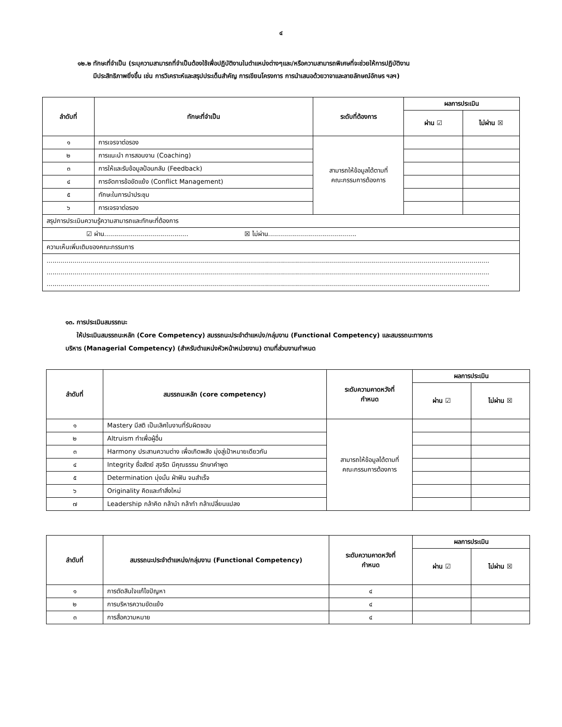๔
๑๒.๒ ทักษะที่จำเป็น (ระบุความสามารถที่จำเป็นต้องใช้เพื่อปฏิบัติงานในตำแหน่งต่างๆและ/หรือความสามารถพิเศษที่จะช่วยให้การปฏิบัติงาน
มีประสิทธิภาพยิ่งขึ้น เช่น การวิเคราะห์และสรุปประเด็นสำคัญ การเขียนโครงการ การนำเสนอด้วยวาจาและลายลักษณ์อักษร ฯลฯ)
| ลำดับที่ | ทักษะที่จำเป็น | ระดับที่ต้องการ | ผลการประเมิน | |
| --- | --- | --- | --- | --- |
| | | | ผ่าน ☑ | ไม่ผ่าน ☒ |
| ๑ | การเจรจาต่อรอง | สามารถให้ข้อมูลได้ตามที่ คณะกรรมการต้องการ | | |
| ๒ | การแนะนำ การสอนงาน (Coaching) | | | |
| ๓ | การให้และรับข้อมูลป้อนกลับ (Feedback) | | | |
| ๔ | การจัดการข้อขัดแย้ง (Conflict Management) | | | |
| ๕ | ทักษะในการนำประชุม | | | |
| ๖ | การเจรจาต่อรอง | | | |
| สรุปการประเมินความรู้ความสามารถและทักษะที่ต้องการ | | | | |
| ☑ ผ่าน.......................................... ☒ ไม่ผ่าน............................................ | | | | |
| ความเห็นเพิ่มเติมของคณะกรรมการ | | | | |
| ............................................................................................................................................................................................................................. ............................................................................................................................................................................................................................. ............................................................................................................................................................................................................................. | | | | |
๑๓. การประเมินสมรรถนะ
ให้ประเมินสมรรถนะหลัก (Core Competency) สมรรถนะประจำตำแหน่ง/กลุ่มงาน (Functional Competency) และสมรรถนะทางการ
บริหาร (Managerial Competency) (สำหรับตำแหน่งหัวหน้าหน่วยงาน) ตามที่ส่วนงานกำหนด
| ลำดับที่ | สมรรถนะหลัก (core competency) | ระดับความคาดหวังที่ กำหนด | ผลการประเมิน | |
| --- | --- | --- | --- | --- |
| | | | ผ่าน ☑ | ไม่ผ่าน ☒ |
| ๑ | Mastery มีสติ เป็นเลิศในงานที่รับผิดชอบ | สามารถให้ข้อมูลได้ตามที่ คณะกรรมการต้องการ | | |
| ๒ | Altruism ทำเพื่อผู้อื่น | | | |
| ๓ | Harmony ประสานความต่าง เพื่อเกิดพลัง มุ่งสู่เป้าหมายเดียวกัน | | | |
| ๔ | Integrity ซื่อสัตย์ สุจริต มีคุณธรรม รักษาคำพูด | | | |
| ๕ | Determination มุ่งมั่น ฝ่าฟัน จนสำเร็จ | | | |
| ๖ | Originality คิดและทำสิ่งใหม่ | | | |
| ๗ | Leadership กล้าคิด กล้านำ กล้าทำ กล้าเปลี่ยนแปลง | | | |
| ลำดับที่ | สมรรถนะประจำตำแหน่ง/กลุ่มงาน (Functional Competency) | ระดับความคาดหวังที่ กำหนด | ผลการประเมิน | |
| --- | --- | --- | --- | --- |
| | | | ผ่าน ☑ | ไม่ผ่าน ☒ |
| ๑ | การตัดสินใจแก้ไขปัญหา | ๔ | | |
| ๒ | การบริหารความขัดแย้ง | ๔ | | |
| ๓ | การสื่อความหมาย | ๔ | | |